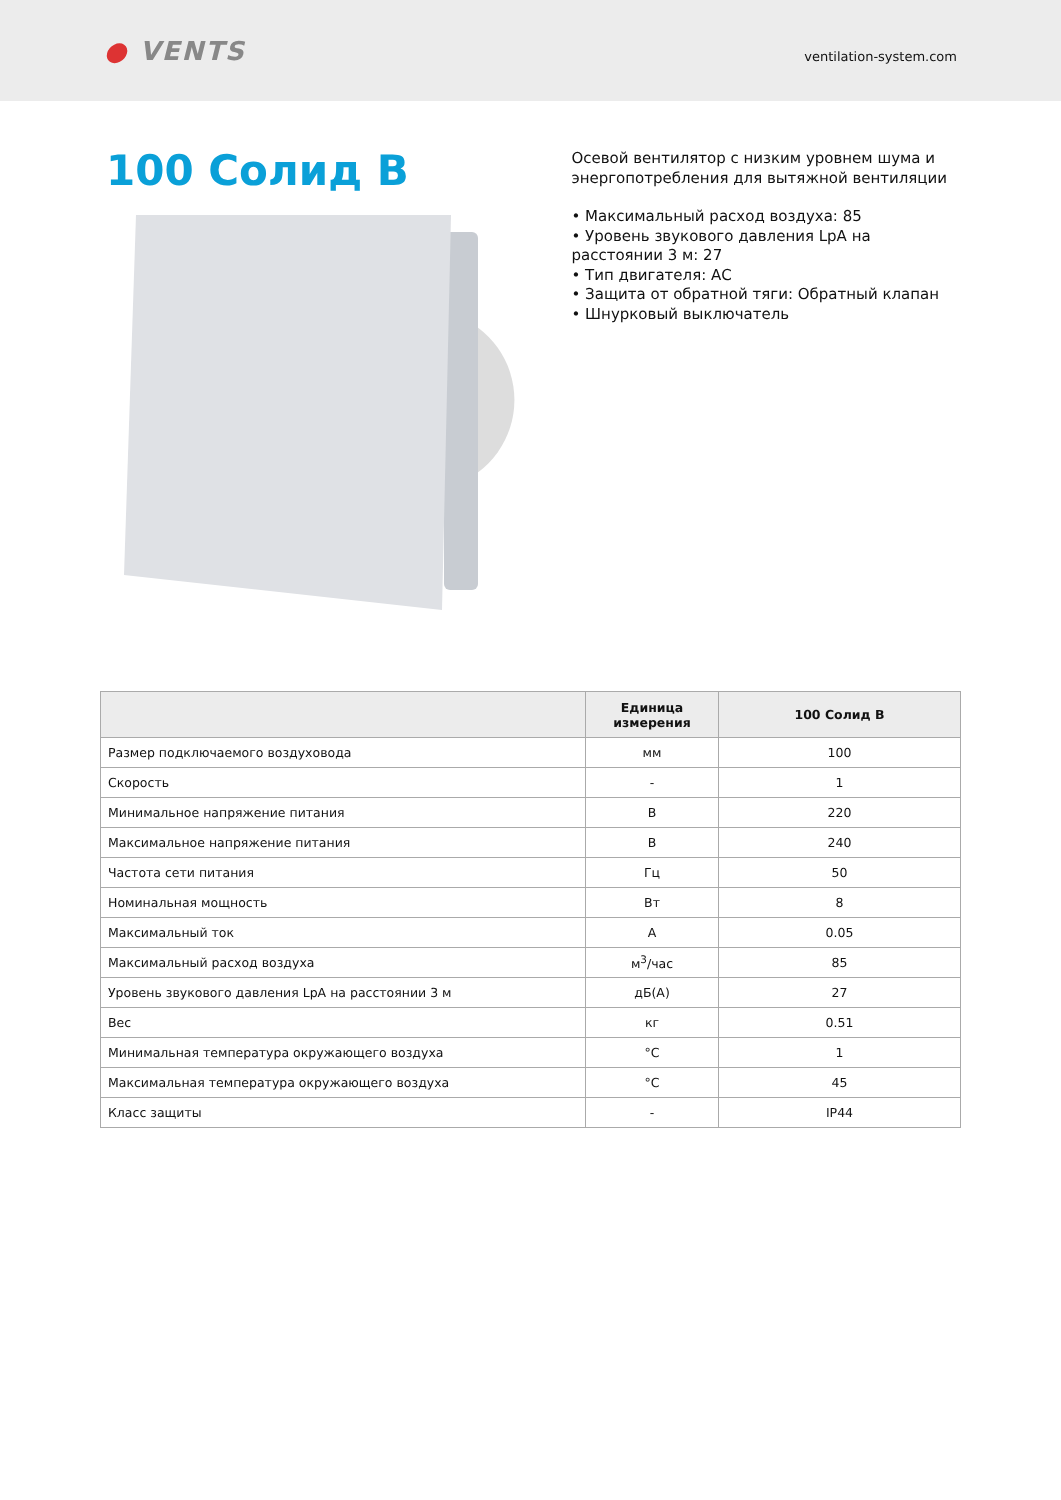● VENTS
ventilation-system.com
100 Солид В
Осевой вентилятор с низким уровнем шума и энергопотребления для вытяжной вентиляции
• Максимальный расход воздуха: 85
• Уровень звукового давления LpA на расстоянии 3 м: 27
• Тип двигателя: АС
• Защита от обратной тяги: Обратный клапан
• Шнурковый выключатель
| | Единица измерения | 100 Солид В |
| --- | --- | --- |
| Размер подключаемого воздуховода | мм | 100 |
| Скорость | - | 1 |
| Минимальное напряжение питания | В | 220 |
| Максимальное напряжение питания | В | 240 |
| Частота сети питания | Гц | 50 |
| Номинальная мощность | Вт | 8 |
| Максимальный ток | А | 0.05 |
| Максимальный расход воздуха | м<sup>3</sup>/час | 85 |
| Уровень звукового давления LpA на расстоянии 3 м | дБ(А) | 27 |
| Вес | кг | 0.51 |
| Минимальная температура окружающего воздуха | °C | 1 |
| Максимальная температура окружающего воздуха | °C | 45 |
| Класс защиты | - | IP44 |